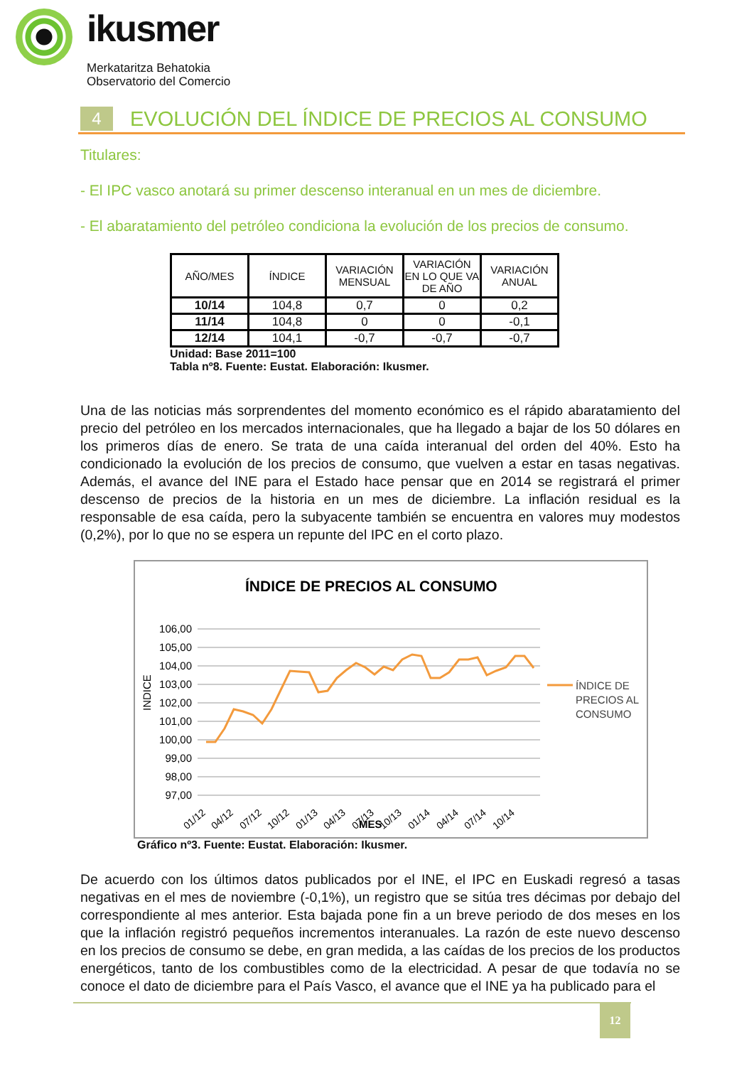ikusmer
Merkataritza Behatokia
Observatorio del Comercio
4
EVOLUCIÓN DEL ÍNDICE DE PRECIOS AL CONSUMO
Titulares:
- El IPC vasco anotará su primer descenso interanual en un mes de diciembre.
- El abaratamiento del petróleo condiciona la evolución de los precios de consumo.
| AÑO/MES | ÍNDICE | VARIACIÓN MENSUAL | VARIACIÓN EN LO QUE VA DE AÑO | VARIACIÓN ANUAL |
| --- | --- | --- | --- | --- |
| 10/14 | 104,8 | 0,7 | 0 | 0,2 |
| 11/14 | 104,8 | 0 | 0 | -0,1 |
| 12/14 | 104,1 | -0,7 | -0,7 | -0,7 |
Unidad: Base 2011=100
Tabla nº8. Fuente: Eustat. Elaboración: Ikusmer.
Una de las noticias más sorprendentes del momento económico es el rápido abaratamiento del precio del petróleo en los mercados internacionales, que ha llegado a bajar de los 50 dólares en los primeros días de enero. Se trata de una caída interanual del orden del 40%. Esto ha condicionado la evolución de los precios de consumo, que vuelven a estar en tasas negativas. Además, el avance del INE para el Estado hace pensar que en 2014 se registrará el primer descenso de precios de la historia en un mes de diciembre. La inflación residual es la responsable de esa caída, pero la subyacente también se encuentra en valores muy modestos (0,2%), por lo que no se espera un repunte del IPC en el corto plazo.
ÍNDICE DE PRECIOS AL CONSUMO
106,00
105,00
104,00
103,00
102,00
101,00
100,00
99,00
98,00
97,00
INDICE
ÍNDICE DE
PRECIOS AL
CONSUMO
01/12
04/12
07/12
10/12
01/13
04/13
07/13
10/13
01/14
04/14
07/14
10/14
MES
Gráfico nº3. Fuente: Eustat. Elaboración: Ikusmer.
De acuerdo con los últimos datos publicados por el INE, el IPC en Euskadi regresó a tasas negativas en el mes de noviembre (-0,1%), un registro que se sitúa tres décimas por debajo del correspondiente al mes anterior. Esta bajada pone fin a un breve periodo de dos meses en los que la inflación registró pequeños incrementos interanuales. La razón de este nuevo descenso en los precios de consumo se debe, en gran medida, a las caídas de los precios de los productos energéticos, tanto de los combustibles como de la electricidad. A pesar de que todavía no se conoce el dato de diciembre para el País Vasco, el avance que el INE ya ha publicado para el
12